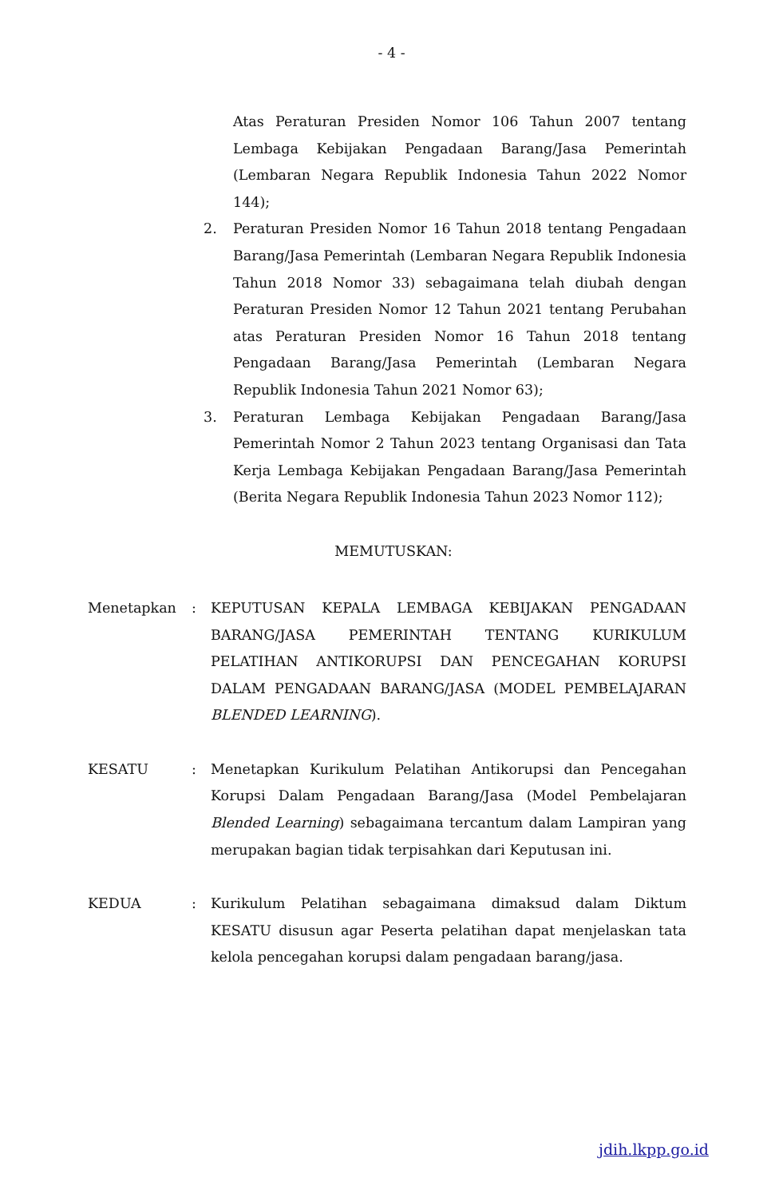- 4 -
Atas Peraturan Presiden Nomor 106 Tahun 2007 tentang Lembaga Kebijakan Pengadaan Barang/Jasa Pemerintah (Lembaran Negara Republik Indonesia Tahun 2022 Nomor 144);
2. Peraturan Presiden Nomor 16 Tahun 2018 tentang Pengadaan Barang/Jasa Pemerintah (Lembaran Negara Republik Indonesia Tahun 2018 Nomor 33) sebagaimana telah diubah dengan Peraturan Presiden Nomor 12 Tahun 2021 tentang Perubahan atas Peraturan Presiden Nomor 16 Tahun 2018 tentang Pengadaan Barang/Jasa Pemerintah (Lembaran Negara Republik Indonesia Tahun 2021 Nomor 63);
3. Peraturan Lembaga Kebijakan Pengadaan Barang/Jasa Pemerintah Nomor 2 Tahun 2023 tentang Organisasi dan Tata Kerja Lembaga Kebijakan Pengadaan Barang/Jasa Pemerintah (Berita Negara Republik Indonesia Tahun 2023 Nomor 112);
MEMUTUSKAN:
Menetapkan : KEPUTUSAN KEPALA LEMBAGA KEBIJAKAN PENGADAAN BARANG/JASA PEMERINTAH TENTANG KURIKULUM PELATIHAN ANTIKORUPSI DAN PENCEGAHAN KORUPSI DALAM PENGADAAN BARANG/JASA (MODEL PEMBELAJARAN BLENDED LEARNING).
KESATU : Menetapkan Kurikulum Pelatihan Antikorupsi dan Pencegahan Korupsi Dalam Pengadaan Barang/Jasa (Model Pembelajaran Blended Learning) sebagaimana tercantum dalam Lampiran yang merupakan bagian tidak terpisahkan dari Keputusan ini.
KEDUA : Kurikulum Pelatihan sebagaimana dimaksud dalam Diktum KESATU disusun agar Peserta pelatihan dapat menjelaskan tata kelola pencegahan korupsi dalam pengadaan barang/jasa.
jdih.lkpp.go.id